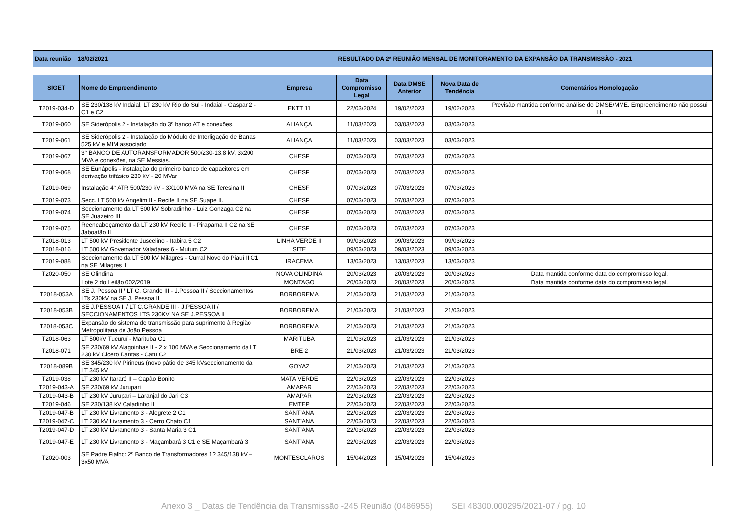| Data reunião 18/02/2021 | | | RESULTADO DA 2ª REUNIÃO MENSAL DE MONITORAMENTO DA EXPANSÃO DA TRANSMISSÃO - 2021 | | | |
| SIGET | Nome do Empreendimento | Empresa | Data Compromisso Legal | Data DMSE Anterior | Nova Data de Tendência | Comentários Homologação |
| T2019-034-D | SE 230/138 kV Indaial, LT 230 kV Rio do Sul - Indaial - Gaspar 2 - C1 e C2 | EKTT 11 | 22/03/2024 | 19/02/2023 | 19/02/2023 | Previsão mantida conforme análise do DMSE/MME. Empreendimento não possui LI. |
| T2019-060 | SE Siderópolis 2 - Instalação do 3º banco AT e conexões. | ALIANÇA | 11/03/2023 | 03/03/2023 | 03/03/2023 | |
| T2019-061 | SE Siderópolis 2 - Instalação do Módulo de Interligação de Barras 525 kV e MIM associado | ALIANÇA | 11/03/2023 | 03/03/2023 | 03/03/2023 | |
| T2019-067 | 3° BANCO DE AUTORANSFORMADOR 500/230-13,8 kV, 3x200 MVA e conexões, na SE Messias. | CHESF | 07/03/2023 | 07/03/2023 | 07/03/2023 | |
| T2019-068 | SE Eunápolis - instalação do primeiro banco de capacitores em derivação trifásico 230 kV - 20 MVar | CHESF | 07/03/2023 | 07/03/2023 | 07/03/2023 | |
| T2019-069 | Instalação 4° ATR 500/230 kV - 3X100 MVA na SE Teresina II | CHESF | 07/03/2023 | 07/03/2023 | 07/03/2023 | |
| T2019-073 | Secc. LT 500 kV Angelim II - Recife II na SE Suape II. | CHESF | 07/03/2023 | 07/03/2023 | 07/03/2023 | |
| T2019-074 | Seccionamento da LT 500 kV Sobradinho - Luiz Gonzaga C2 na SE Juazeiro III | CHESF | 07/03/2023 | 07/03/2023 | 07/03/2023 | |
| T2019-075 | Reencabeçamento da LT 230 kV Recife II - Pirapama II C2 na SE Jaboatão II | CHESF | 07/03/2023 | 07/03/2023 | 07/03/2023 | |
| T2018-013 | LT 500 kV Presidente Juscelino - Itabira 5 C2 | LINHA VERDE II | 09/03/2023 | 09/03/2023 | 09/03/2023 | |
| T2018-016 | LT 500 kV Governador Valadares 6 - Mutum C2 | SITE | 09/03/2023 | 09/03/2023 | 09/03/2023 | |
| T2019-088 | Seccionamento da LT 500 kV Milagres - Curral Novo do Piauí II C1 na SE Milagres II | IRACEMA | 13/03/2023 | 13/03/2023 | 13/03/2023 | |
| T2020-050 | SE Olindina | NOVA OLINDINA | 20/03/2023 | 20/03/2023 | 20/03/2023 | Data mantida conforme data do compromisso legal. |
| | Lote 2 do Leilão 002/2019 | MONTAGO | 20/03/2023 | 20/03/2023 | 20/03/2023 | Data mantida conforme data do compromisso legal. |
| T2018-053A | SE J. Pessoa II / LT C. Grande III - J.Pessoa II / Seccionamentos LTs 230kV na SE J. Pessoa II | BORBOREMA | 21/03/2023 | 21/03/2023 | 21/03/2023 | |
| T2018-053B | SE J.PESSOA II / LT C.GRANDE III - J.PESSOA II / SECCIONAMENTOS LTS 230KV NA SE J.PESSOA II | BORBOREMA | 21/03/2023 | 21/03/2023 | 21/03/2023 | |
| T2018-053C | Expansão do sistema de transmissão para suprimento à Região Metropolitana de João Pessoa | BORBOREMA | 21/03/2023 | 21/03/2023 | 21/03/2023 | |
| T2018-063 | LT 500kV Tucuruí - Marituba C1 | MARITUBA | 21/03/2023 | 21/03/2023 | 21/03/2023 | |
| T2018-071 | SE 230/69 kV Alagoinhas II - 2 x 100 MVA e Seccionamento da LT 230 kV Cicero Dantas - Catu C2 | BRE 2 | 21/03/2023 | 21/03/2023 | 21/03/2023 | |
| T2018-089B | SE 345/230 kV Pirineus (novo pátio de 345 kVseccionamento da LT 345 kV | GOYAZ | 21/03/2023 | 21/03/2023 | 21/03/2023 | |
| T2019-038 | LT 230 kV Itararé II – Capão Bonito | MATA VERDE | 22/03/2023 | 22/03/2023 | 22/03/2023 | |
| T2019-043-A | SE 230/69 kV Jurupari | AMAPAR | 22/03/2023 | 22/03/2023 | 22/03/2023 | |
| T2019-043-B | LT 230 kV Jurupari – Laranjal do Jari C3 | AMAPAR | 22/03/2023 | 22/03/2023 | 22/03/2023 | |
| T2019-046 | SE 230/138 kV Caladinho II | EMTEP | 22/03/2023 | 22/03/2023 | 22/03/2023 | |
| T2019-047-B | LT 230 kV Livramento 3 - Alegrete 2 C1 | SANT'ANA | 22/03/2023 | 22/03/2023 | 22/03/2023 | |
| T2019-047-C | LT 230 kV Livramento 3 - Cerro Chato C1 | SANT'ANA | 22/03/2023 | 22/03/2023 | 22/03/2023 | |
| T2019-047-D | LT 230 kV Livramento 3 - Santa Maria 3 C1 | SANT'ANA | 22/03/2023 | 22/03/2023 | 22/03/2023 | |
| T2019-047-E | LT 230 kV Livramento 3 - Maçambará 3 C1 e SE Maçambará 3 | SANT'ANA | 22/03/2023 | 22/03/2023 | 22/03/2023 | |
| T2020-003 | SE Padre Fialho: 2º Banco de Transformadores 1? 345/138 kV – 3x50 MVA | MONTESCLAROS | 15/04/2023 | 15/04/2023 | 15/04/2023 | |
Anexo 3 _ Datas de Tendência da Transmissão -245 Reunião (0486955) SEI 48300.000295/2021-07 / pg. 10